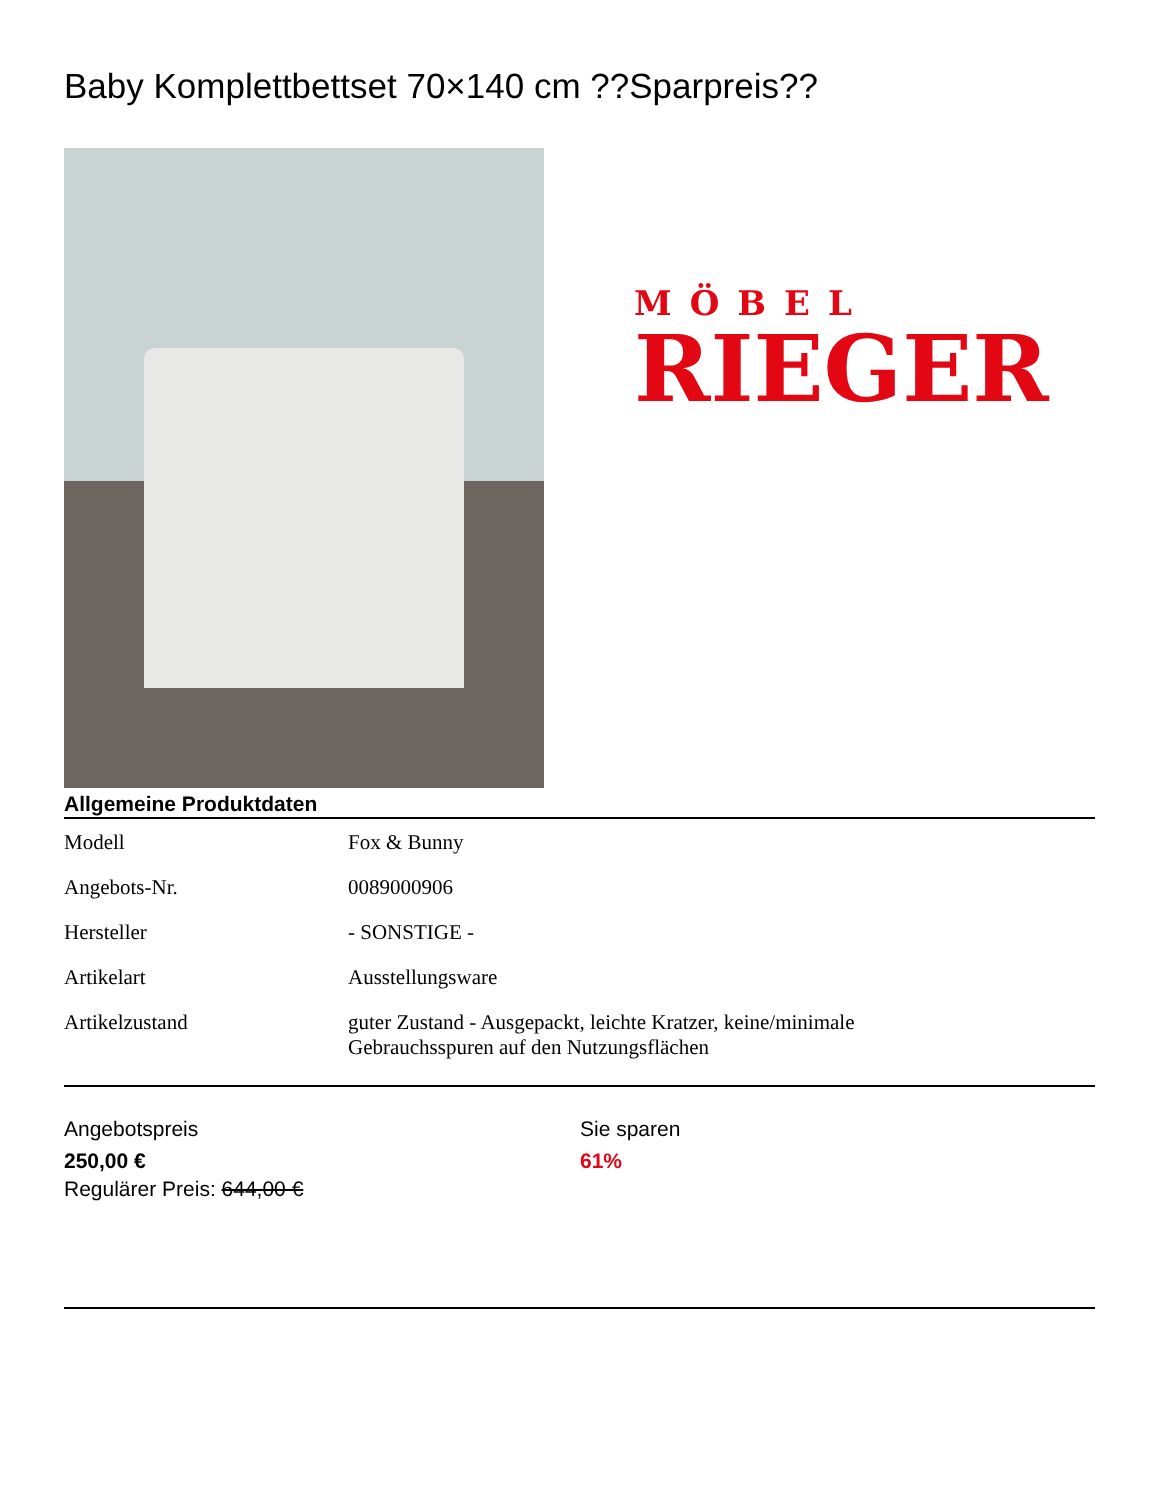Baby Komplettbettset 70×140 cm ??Sparpreis??
MÖBEL
RIEGER
Allgemeine Produktdaten
| Modell | Fox & Bunny |
| Angebots-Nr. | 0089000906 |
| Hersteller | - SONSTIGE - |
| Artikelart | Ausstellungsware |
| Artikelzustand | guter Zustand - Ausgepackt, leichte Kratzer, keine/minimale Gebrauchsspuren auf den Nutzungsflächen |
Angebotspreis
250,00 €
Regulärer Preis: 644,00 €
Sie sparen
61%